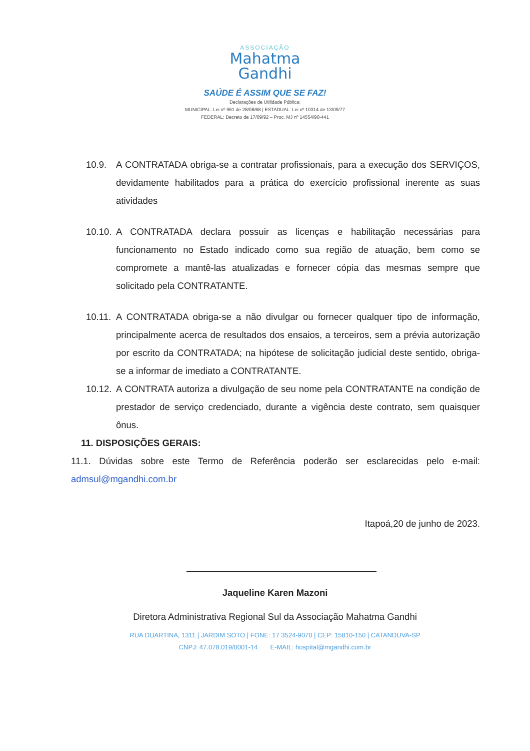ASSOCIAÇÃO
Mahatma
Gandhi
SAÚDE É ASSIM QUE SE FAZ!
Declarações de Utilidade Pública:
MUNICIPAL: Lei nº 961 de 28/08/68 | ESTADUAL: Lei nº 10314 de 13/09/77
FEDERAL: Decreto de 17/09/92 – Proc. MJ nº 14554/90-441
10.9. A CONTRATADA obriga-se a contratar profissionais, para a execução dos SERVIÇOS, devidamente habilitados para a prática do exercício profissional inerente as suas atividades
10.10.
A CONTRATADA declara possuir as licenças e habilitação necessárias para funcionamento no Estado indicado como sua região de atuação, bem como se compromete a mantê-las atualizadas e fornecer cópia das mesmas sempre que solicitado pela CONTRATANTE.
10.11.
A CONTRATADA obriga-se a não divulgar ou fornecer qualquer tipo de informação, principalmente acerca de resultados dos ensaios, a terceiros, sem a prévia autorização por escrito da CONTRATADA; na hipótese de solicitação judicial deste sentido, obriga-se a informar de imediato a CONTRATANTE.
10.12.
A CONTRATA autoriza a divulgação de seu nome pela CONTRATANTE na condição de prestador de serviço credenciado, durante a vigência deste contrato, sem quaisquer ônus.
11. DISPOSIÇÕES GERAIS:
11.1. Dúvidas sobre este Termo de Referência poderão ser esclarecidas pelo e-mail: admsul@mgandhi.com.br
Itapoá,20 de junho de 2023.
Jaqueline Karen Mazoni
Diretora Administrativa Regional Sul da Associação Mahatma Gandhi
RUA DUARTINA, 1311 | JARDIM SOTO | FONE: 17 3524-9070 | CEP: 15810-150 | CATANDUVA-SP
CNPJ: 47.078.019/0001-14 E-MAIL: hospital@mgandhi.com.br